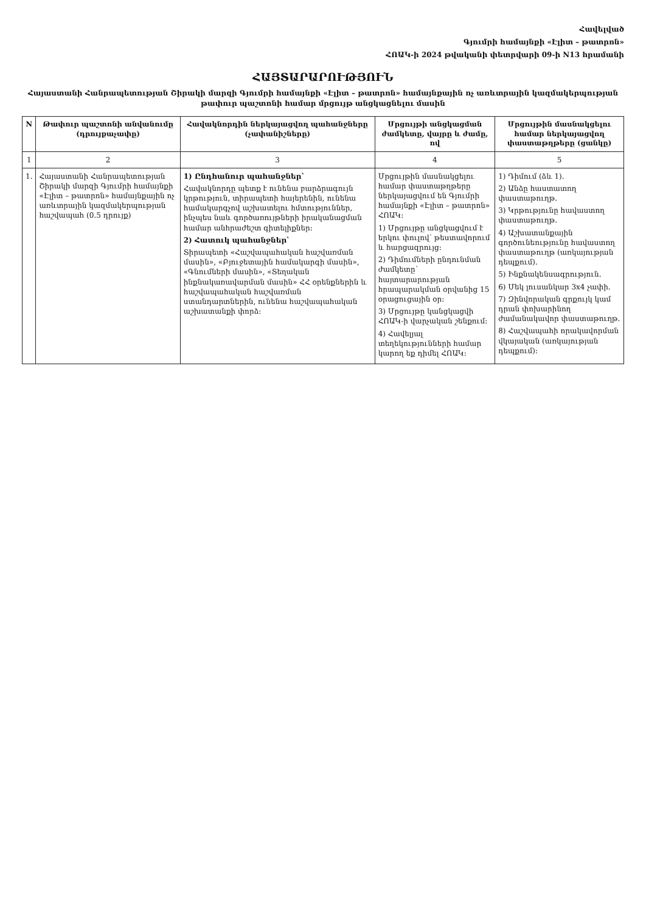Հավելված
Գյումրի համայնքի «Էլիտ – թատրոն»
ՀՈԱԿ-ի 2024 թվականի փետրվարի 09-ի N13 հրամանի
ՀԱՅՏԱՐԱՐՈՒԹՅՈՒՆ
Հայաստանի Հանրապետության Շիրակի մարզի Գյումրի համայնքի «Էլիտ – թատրոն» համայնքային ոչ առևտրային կազմակերպության թափուր պաշտոնի համար մրցույթ անցկացնելու մասին
| N | Թափուր պաշտոնի անվանումը (դրույքաչափը) | Հավակնորդին ներկայացվող պահանջները (չափանիշները) | Մրցույթի անցկացման ժամկետը, վայրը և ժամը, ով | Մրցույթին մասնակցելու համար ներկայացվող փաստաթղթերը (ցանկը) |
| --- | --- | --- | --- | --- |
| 1 | 2 | 3 | 4 | 5 |
| 1. | Հայաստանի Հանրապետության Շիրակի մարզի Գյումրի համայնքի «Էլիտ – թատրոն» համայնքային ոչ առևտրային կազմակերպության հաշվապահ (0.5 դրույք) | 1) Ընդհանուր պահանջներ՝ Հավակնորդը պետք է ունենա բարձրագույն կրթություն, տիրապետի հայերենին, ունենա համակարգչով աշխատելու հմտություններ, ինչպես նաև գործառույթների իրականացման համար անհրաժեշտ գիտելիքներ։ 2) Հատուկ պահանջներ՝ Տիրապետի «Հաշվապահական հաշվառման մասին», «Բյուջետային համակարգի մասին», «Գնումների մասին», «Տեղական ինքնակառավարման մասին» ՀՀ օրենքներին և հաշվապահական հաշվառման ստանդարտներին, ունենա հաշվապահական աշխատանքի փորձ։ | Մրցույթին մասնակցելու համար փաստաթղթերը ներկայացվում են Գյումրի համայնքի «Էլիտ – թատրոն» ՀՈԱԿ։ 1) Մրցույթը անցկացվում է երկու փուլով՝ թեստավորում և հարցազրույց։ 2) Դիմումների ընդունման ժամկետը՝ հայտարարության հրապարակման օրվանից 15 օրացուցային օր։ 3) Մրցույթը կանցկացվի ՀՈԱԿ-ի վարչական շենքում։ 4) Հավելյալ տեղեկությունների համար կարող եք դիմել ՀՈԱԿ։ | 1) Դիմում (ձև 1). 2) Անձը հաստատող փաստաթուղթ. 3) Կրթությունը հավաստող փաստաթուղթ. 4) Աշխատանքային գործունեությունը հավաստող փաստաթուղթ (առկայության դեպքում). 5) Ինքնակենսագրություն. 6) Մեկ լուսանկար 3x4 չափի. 7) Զինվորական գրքույկ կամ դրան փոխարինող ժամանակավոր փաստաթուղթ. 8) Հաշվապահի որակավորման վկայական (առկայության դեպքում)։ |